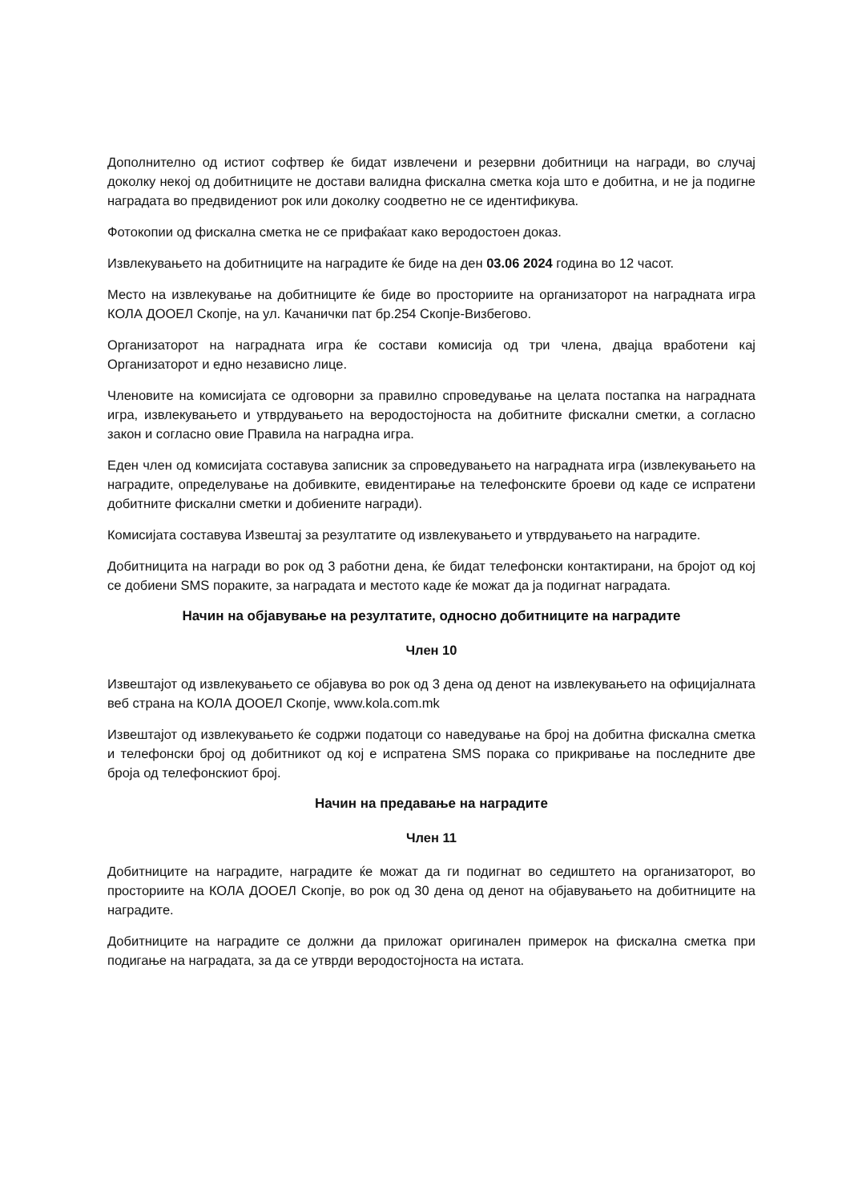Дополнително од истиот софтвер ќе бидат извлечени и резервни добитници на награди, во случај доколку некој од добитниците не достави валидна фискална сметка која што е добитна, и не ја подигне наградата во предвидениот рок или доколку соодветно не се идентификува.
Фотокопии од фискална сметка не се прифаќаат како веродостоен доказ.
Извлекувањето на добитниците на наградите ќе биде на ден 03.06 2024 година во 12 часот.
Место на извлекување на добитниците ќе биде во просториите на организаторот на наградната игра КОЛА ДООЕЛ Скопје, на ул. Качанички пат бр.254 Скопје-Визбегово.
Организаторот на наградната игра ќе состави комисија од три члена, двајца вработени кај Организаторот и едно независно лице.
Членовите на комисијата се одговорни за правилно спроведување на целата постапка на наградната игра, извлекувањето и утврдувањето на веродостојноста на добитните фискални сметки, а согласно закон и согласно овие Правила на наградна игра.
Еден член од комисијата составува записник за спроведувањето на наградната игра (извлекувањето на наградите, определување на добивките, евидентирање на телефонските броеви од каде се испратени добитните фискални сметки и добиените награди).
Комисијата составува Извештај за резултатите од извлекувањето и утврдувањето на наградите.
Добитницита на награди во рок од 3 работни дена, ќе бидат телефонски контактирани, на бројот од кој се добиени SMS пораките, за наградата и местото каде ќе можат да ја подигнат наградата.
Начин на објавување на резултатите, односно добитниците на наградите
Член 10
Извештајот од извлекувањето се објавува во рок од 3 дена од денот на извлекувањето на официјалната веб страна на КОЛА ДООЕЛ Скопје, www.kola.com.mk
Извештајот од извлекувањето ќе содржи податоци со наведување на број на добитна фискална сметка и телефонски број од добитникот од кој е испратена SMS порака со прикривање на последните две броја од телефонскиот број.
Начин на предавање на наградите
Член 11
Добитниците на наградите, наградите ќе можат да ги подигнат во седиштето на организаторот, во просториите на КОЛА ДООЕЛ Скопје, во рок од 30 дена од денот на објавувањето на добитниците на наградите.
Добитниците на наградите се должни да приложат оригинален примерок на фискална сметка при подигање на наградата, за да се утврди веродостојноста на истата.